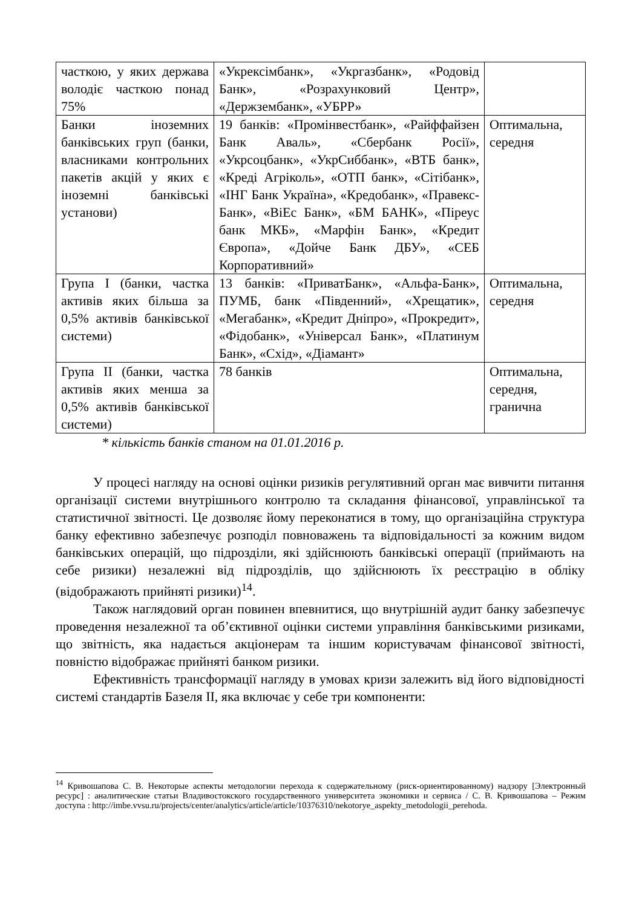| часткою, у яких держава володіє часткою понад 75% | «Укрексімбанк», «Укргазбанк», «Родовід Банк», «Розрахунковий Центр», «Держзембанк», «УБРР» | |
| Банки іноземних банківських груп (банки, власниками контрольних пакетів акцій у яких є іноземні банківські установи) | 19 банків: «Промінвестбанк», «Райффайзен Банк Аваль», «Сбербанк Росії», «Укрсоцбанк», «УкрСиббанк», «ВТБ банк», «Креді Агріколь», «ОТП банк», «Сітібанк», «ІНГ Банк Україна», «Кредобанк», «Правекс-Банк», «ВіЕс Банк», «БМ БАНК», «Піреус банк МКБ», «Марфін Банк», «Кредит Європа», «Дойче Банк ДБУ», «СЕБ Корпоративний» | Оптимальна, середня |
| Група I (банки, частка активів яких більша за 0,5% активів банківської системи) | 13 банків: «ПриватБанк», «Альфа-Банк», ПУМБ, банк «Південний», «Хрещатик», «Мегабанк», «Кредит Дніпро», «Прокредит», «Фідобанк», «Універсал Банк», «Платинум Банк», «Схід», «Діамант» | Оптимальна, середня |
| Група II (банки, частка активів яких менша за 0,5% активів банківської системи) | 78 банків | Оптимальна, середня, гранична |
* кількість банків станом на 01.01.2016 р.
У процесі нагляду на основі оцінки ризиків регулятивний орган має вивчити питання організації системи внутрішнього контролю та складання фінансової, управлінської та статистичної звітності. Це дозволяє йому переконатися в тому, що організаційна структура банку ефективно забезпечує розподіл повноважень та відповідальності за кожним видом банківських операцій, що підрозділи, які здійснюють банківські операції (приймають на себе ризики) незалежні від підрозділів, що здійснюють їх реєстрацію в обліку (відображають прийняті ризики)<sup>14</sup>.
Також наглядовий орган повинен впевнитися, що внутрішній аудит банку забезпечує проведення незалежної та об’єктивної оцінки системи управління банківськими ризиками, що звітність, яка надається акціонерам та іншим користувачам фінансової звітності, повністю відображає прийняті банком ризики.
Ефективність трансформації нагляду в умовах кризи залежить від його відповідності системі стандартів Базеля II, яка включає у себе три компоненти:
<sup>14</sup> Кривошапова С. В. Некоторые аспекты методологии перехода к содержательному (риск-ориентированному) надзору [Электронный ресурс] : аналитические статьи Владивостокского государственного университета экономики и сервиса / С. В. Кривошапова – Режим доступа : http://imbe.vvsu.ru/projects/center/analytics/article/article/10376310/nekotorye_aspekty_metodologii_perehoda.